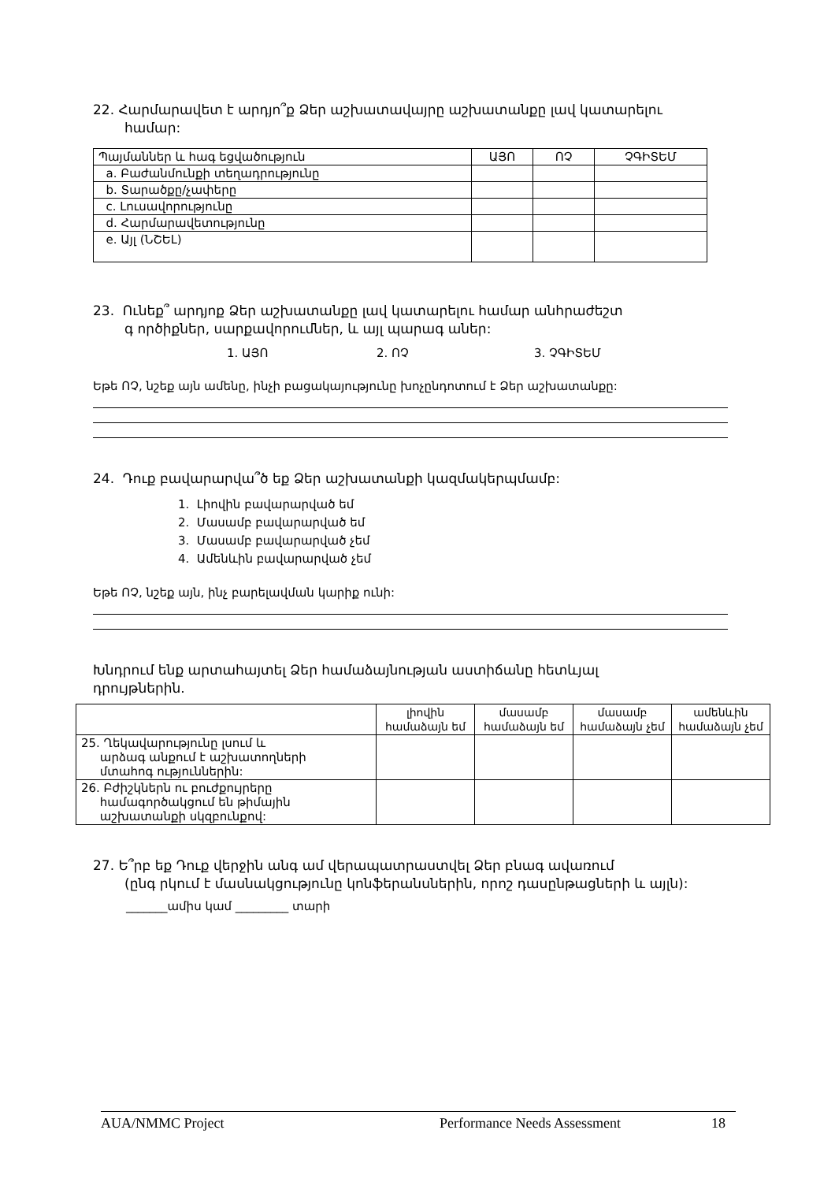22. Հարմարավետ է արդյո՞ք Ձեր աշխատավայրը աշխատանքը լավ կատարելու
համար:
| Պայմաններ և հագ եցվածություն | ԱՅՈ | ՈՉ | ՉԳԻՏԵՄ |
| --- | --- | --- | --- |
| a. Բաժանմունքի տեղադրությունը | | | |
| b. Տարածքը/չափերը | | | |
| c. Լուսավորությունը | | | |
| d. Հարմարավետությունը | | | |
| e. Այլ (ՆՇԵԼ) | | | |
23. Ունեք՞ արդյոք Ձեր աշխատանքը լավ կատարելու համար անհրաժեշտ
գ ործիքներ, սարքավորումներ, և այլ պարագ աներ:
1. ԱՅՈ 2. ՈՉ 3. ՉԳԻՏԵՄ
Եթե ՈՉ, նշեք այն ամենը, ինչի բացակայությունը խոչընդոտում է Ձեր աշխատանքը:
24. Դուք բավարարվա՞ծ եք Ձեր աշխատանքի կազմակերպմամբ:
1. Լիովին բավարարված եմ
2. Մասամբ բավարարված եմ
3. Մասամբ բավարարված չեմ
4. Ամենևին բավարարված չեմ
Եթե ՈՉ, նշեք այն, ինչ բարելավման կարիք ունի:
Խնդրում ենք արտահայտել Ձեր համաձայնության աստիճանը հետևյալ
դրույթներին.
| | լիովին համաձայն եմ | մասամբ համաձայն եմ | մասամբ համաձայն չեմ | ամենևին համաձայն չեմ |
| --- | --- | --- | --- | --- |
| 25. Ղեկավարությունը լսում և արձագ անքում է աշխատողների մտահոգ ություններին: | | | | |
| 26. Բժիշկներն ու բուժքույրերը համագործակցում են թիմային աշխատանքի սկզբունքով: | | | | |
27. Ե՞րբ եք Դուք վերջին անգ ամ վերապատրաստվել Ձեր բնագ ավառում
(ընգ րկում է մասնակցությունը կոնֆերանսներին, որոշ դասընթացների և այլն):
_______ամիս կամ _________ տարի
AUA/NMMC Project Performance Needs Assessment 18